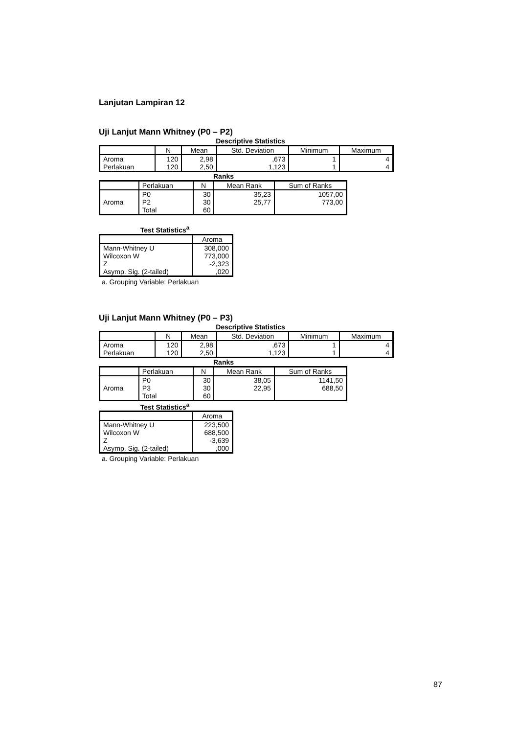Lanjutan Lampiran 12
Uji Lanjut Mann Whitney (P0 – P2)
Descriptive Statistics
| | N | Mean | Std. Deviation | Minimum | Maximum |
| --- | --- | --- | --- | --- | --- |
| Aroma | 120 | 2,98 | ,673 | 1 | 4 |
| Perlakuan | 120 | 2,50 | 1,123 | 1 | 4 |
Ranks
| | Perlakuan | N | Mean Rank | Sum of Ranks |
| --- | --- | --- | --- | --- |
| Aroma | P0 | 30 | 35,23 | 1057,00 |
| | P2 | 30 | 25,77 | 773,00 |
| | Total | 60 | | |
Test Statistics<sup>a</sup>
| | Aroma |
| --- | --- |
| Mann-Whitney U | 308,000 |
| Wilcoxon W | 773,000 |
| Z | -2,323 |
| Asymp. Sig. (2-tailed) | ,020 |
a. Grouping Variable: Perlakuan
Uji Lanjut Mann Whitney (P0 – P3)
Descriptive Statistics
| | N | Mean | Std. Deviation | Minimum | Maximum |
| --- | --- | --- | --- | --- | --- |
| Aroma | 120 | 2,98 | ,673 | 1 | 4 |
| Perlakuan | 120 | 2,50 | 1,123 | 1 | 4 |
Ranks
| | Perlakuan | N | Mean Rank | Sum of Ranks |
| --- | --- | --- | --- | --- |
| Aroma | P0 | 30 | 38,05 | 1141,50 |
| | P3 | 30 | 22,95 | 688,50 |
| | Total | 60 | | |
Test Statistics<sup>a</sup>
| | Aroma |
| --- | --- |
| Mann-Whitney U | 223,500 |
| Wilcoxon W | 688,500 |
| Z | -3,639 |
| Asymp. Sig. (2-tailed) | ,000 |
a. Grouping Variable: Perlakuan
87